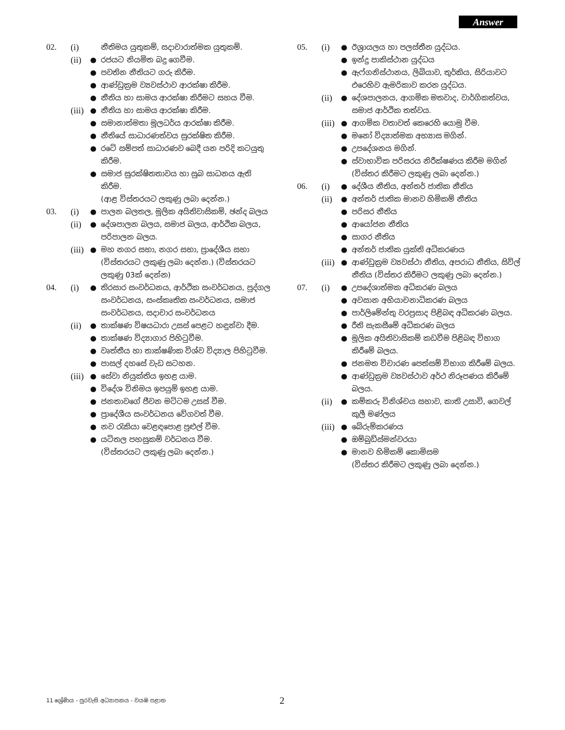Answer
02. (i) නීතිමය යුතුකම්, සදාචාරාත්මක යුතුකම්.
(ii) ● රජයට නියමිත බදු ගෙවීම.
● පවතින නීතියට ගරු කිරීම.
● ආණ්ඩුක්‍රම ව්‍යවස්ථාව ආරක්ෂා කිරීම.
● නීතිය හා සාමය ආරක්ෂා කිරීමට සහය වීම.
(iii) ● නීතිය හා සාමය ආරක්ෂා කිරීම.
● සමානාත්මතා මූලධර්ය ආරක්ෂා කිරීම.
● නීතියේ සාධාරණත්වය සුරක්ෂිත කිරීම.
● රටේ සම්පත් සාධාරණව බෙදී යන පරිදි කටයුතු කිරීම.
● සමාජ සුරක්ෂිතතාවය හා සුබ සාධනය ඇති කිරීම.
(ආළ විස්තරයට ලකුණු ලබා දෙන්න.)
03. (i) ● පාලන බලතල, මූලික අයිතිවාසිකම්, ඡන්ද බලය
(ii) ● දේශපාලන බලය, සමාජ බලය, ආර්ථික බලය, පරිපාලන බලය.
(iii) ● මහ නගර සභා, නගර සභා, ප්‍රාදේශීය සභා (විස්තරයට ලකුණු ලබා දෙන්න.) (විස්තරයට ලකුණු 03ක් දෙන්න)
04. (i) ● තිරසාර සංවර්ධනය, ආර්ථික සංවර්ධනය, පුද්ගල සංවර්ධනය, සංස්කෘතික සංවර්ධනය, සමාජ සංවර්ධනය, සදාචාර සංවර්ධනය
(ii) ● තාක්ෂණ විෂයධාරා උසස් පෙළට හඳුන්වා දීම.
● තාක්ෂණ විද්‍යාගාර පිහිටුවීම.
● වෘත්තීය හා තාක්ෂණික විශ්ව විද්‍යාල පිහිටුවීම.
● පාසල් දහසේ වැඩ සටහන.
(iii) ● සේවා නියුක්තිය ඉහළ යාම.
● විදේශ විනිමය ඉපයුම් ඉහළ යාම.
● ජනතාවගේ ජීවන මට්ටම උසස් වීම.
● ප්‍රාදේශීය සංවර්ධනය වේගවත් වීම.
● නව රැකියා වෙළඳපොළ පුළුල් වීම.
● යටිතල පහසුකම් වර්ධනය වීම.
(විස්තරයට ලකුණු ලබා දෙන්න.)
05. (i) ● ඊශ්‍රායලය හා පලස්තීන යුද්ධය.
● ඉන්දු පාකිස්ථාන යුද්ධය
● ඇෆ්ගනිස්ථානය, ලිබියාව, තුර්කිය, සිරියාවට එරෙහිව ඇමරිකාව කරන යුද්ධය.
(ii) ● දේශපාලනය, ආගමික මතවාද, වාර්ගිකත්වය, සමාජ ආර්ථික තත්වය.
(iii) ● ආගමික වතාවත් කෙරෙහි යොමු වීම.
● මනෝ විද්‍යාත්මක අභ්‍යාස මගින්.
● උපදේශනය මගින්.
● ස්වාභාවික පරිසරය නිරීක්ෂණය කිරීම මගින් (විස්තර කිරීමට ලකුණු ලබා දෙන්න.)
06. (i) ● දේශීය නීතිය, අන්තර් ජාතික නීතිය
(ii) ● අන්තර් ජාතික මානව හිමිකම් නීතිය
● පරිසර නීතිය
● ආයෝජන නීතිය
● සාගර නීතිය
● අන්තර් ජාතික යුක්ති අධිකරණය
(iii) ● ආණ්ඩුක්‍රම ව්‍යවස්ථා නීතිය, අපරාධ නීතිය, සිවිල් නීතිය (විස්තර කිරීමට ලකුණු ලබා දෙන්න.)
07. (i) ● උපදේශාත්මක අධිකරණ බලය
● අවසාන අභියාචනාධිකරණ බලය
● පාර්ලිමේන්තු වරප්‍රසාද පිළිබඳ අධිකරණ බලය.
● රීති සැකසීමේ අධිකරණ බලය
● මූලික අයිතිවාසිකම් කඩවීම පිළිබඳ විභාග කිරීමේ බලය.
● ජනමත විචාරණ පෙත්සම් විභාග කිරීමේ බලය.
● ආණ්ඩුක්‍රම ව්‍යවස්ථාව අර්ථ නිරූපණය කිරීමේ බලය.
(ii) ● කම්කරු විනිශ්චය සභාව, කාති උසාවි, ගෙවල් කුලී මණ්ලය
(iii) ● බේරුම්කරණය
● ඔම්බුඩ්ස්මන්වරයා
● මානව හිමිකම් කොමිසම
(විස්තර කිරීමට ලකුණු ලබා දෙන්න.)
11 ශ්‍රේණිය - පුරවැසි අධ්‍යාපනය - වයඹ පළාත
2